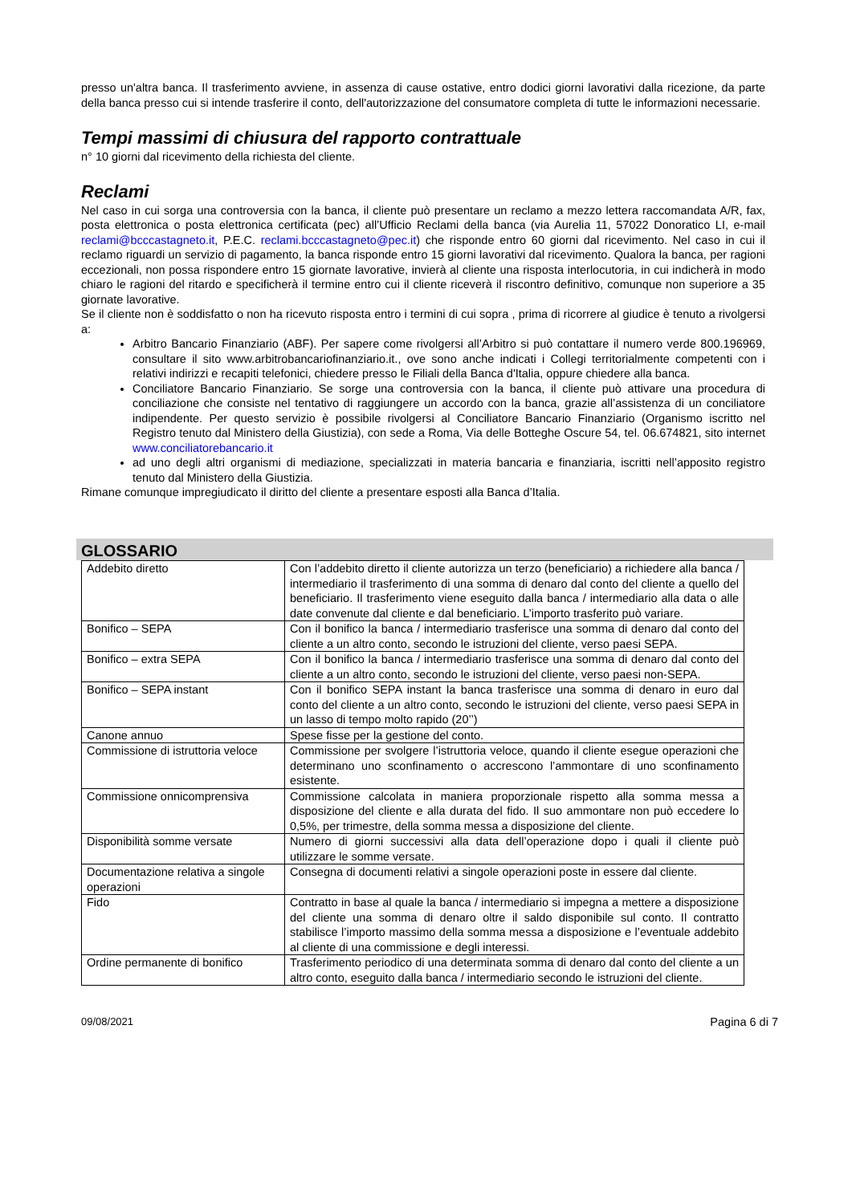presso un'altra banca. Il trasferimento avviene, in assenza di cause ostative, entro dodici giorni lavorativi dalla ricezione, da parte della banca presso cui si intende trasferire il conto, dell'autorizzazione del consumatore completa di tutte le informazioni necessarie.
Tempi massimi di chiusura del rapporto contrattuale
n° 10 giorni dal ricevimento della richiesta del cliente.
Reclami
Nel caso in cui sorga una controversia con la banca, il cliente può presentare un reclamo a mezzo lettera raccomandata A/R, fax, posta elettronica o posta elettronica certificata (pec) all’Ufficio Reclami della banca (via Aurelia 11, 57022 Donoratico LI, e-mail reclami@bcccastagneto.it, P.E.C. reclami.bcccastagneto@pec.it) che risponde entro 60 giorni dal ricevimento. Nel caso in cui il reclamo riguardi un servizio di pagamento, la banca risponde entro 15 giorni lavorativi dal ricevimento. Qualora la banca, per ragioni eccezionali, non possa rispondere entro 15 giornate lavorative, invierà al cliente una risposta interlocutoria, in cui indicherà in modo chiaro le ragioni del ritardo e specificherà il termine entro cui il cliente riceverà il riscontro definitivo, comunque non superiore a 35 giornate lavorative.
Se il cliente non è soddisfatto o non ha ricevuto risposta entro i termini di cui sopra , prima di ricorrere al giudice è tenuto a rivolgersi a:
Arbitro Bancario Finanziario (ABF). Per sapere come rivolgersi all’Arbitro si può contattare il numero verde 800.196969, consultare il sito www.arbitrobancariofinanziario.it., ove sono anche indicati i Collegi territorialmente competenti con i relativi indirizzi e recapiti telefonici, chiedere presso le Filiali della Banca d'Italia, oppure chiedere alla banca.
Conciliatore Bancario Finanziario. Se sorge una controversia con la banca, il cliente può attivare una procedura di conciliazione che consiste nel tentativo di raggiungere un accordo con la banca, grazie all’assistenza di un conciliatore indipendente. Per questo servizio è possibile rivolgersi al Conciliatore Bancario Finanziario (Organismo iscritto nel Registro tenuto dal Ministero della Giustizia), con sede a Roma, Via delle Botteghe Oscure 54, tel. 06.674821, sito internet www.conciliatorebancario.it
ad uno degli altri organismi di mediazione, specializzati in materia bancaria e finanziaria, iscritti nell’apposito registro tenuto dal Ministero della Giustizia.
Rimane comunque impregiudicato il diritto del cliente a presentare esposti alla Banca d’Italia.
GLOSSARIO
| Addebito diretto | Con l’addebito diretto il cliente autorizza un terzo (beneficiario) a richiedere alla banca / intermediario il trasferimento di una somma di denaro dal conto del cliente a quello del beneficiario. Il trasferimento viene eseguito dalla banca / intermediario alla data o alle date convenute dal cliente e dal beneficiario. L’importo trasferito può variare. |
| Bonifico – SEPA | Con il bonifico la banca / intermediario trasferisce una somma di denaro dal conto del cliente a un altro conto, secondo le istruzioni del cliente, verso paesi SEPA. |
| Bonifico – extra SEPA | Con il bonifico la banca / intermediario trasferisce una somma di denaro dal conto del cliente a un altro conto, secondo le istruzioni del cliente, verso paesi non-SEPA. |
| Bonifico – SEPA instant | Con il bonifico SEPA instant la banca trasferisce una somma di denaro in euro dal conto del cliente a un altro conto, secondo le istruzioni del cliente, verso paesi SEPA in un lasso di tempo molto rapido (20’’) |
| Canone annuo | Spese fisse per la gestione del conto. |
| Commissione di istruttoria veloce | Commissione per svolgere l’istruttoria veloce, quando il cliente esegue operazioni che determinano uno sconfinamento o accrescono l’ammontare di uno sconfinamento esistente. |
| Commissione onnicomprensiva | Commissione calcolata in maniera proporzionale rispetto alla somma messa a disposizione del cliente e alla durata del fido. Il suo ammontare non può eccedere lo 0,5%, per trimestre, della somma messa a disposizione del cliente. |
| Disponibilità somme versate | Numero di giorni successivi alla data dell’operazione dopo i quali il cliente può utilizzare le somme versate. |
| Documentazione relativa a singole operazioni | Consegna di documenti relativi a singole operazioni poste in essere dal cliente. |
| Fido | Contratto in base al quale la banca / intermediario si impegna a mettere a disposizione del cliente una somma di denaro oltre il saldo disponibile sul conto. Il contratto stabilisce l’importo massimo della somma messa a disposizione e l’eventuale addebito al cliente di una commissione e degli interessi. |
| Ordine permanente di bonifico | Trasferimento periodico di una determinata somma di denaro dal conto del cliente a un altro conto, eseguito dalla banca / intermediario secondo le istruzioni del cliente. |
09/08/2021 Pagina 6 di 7